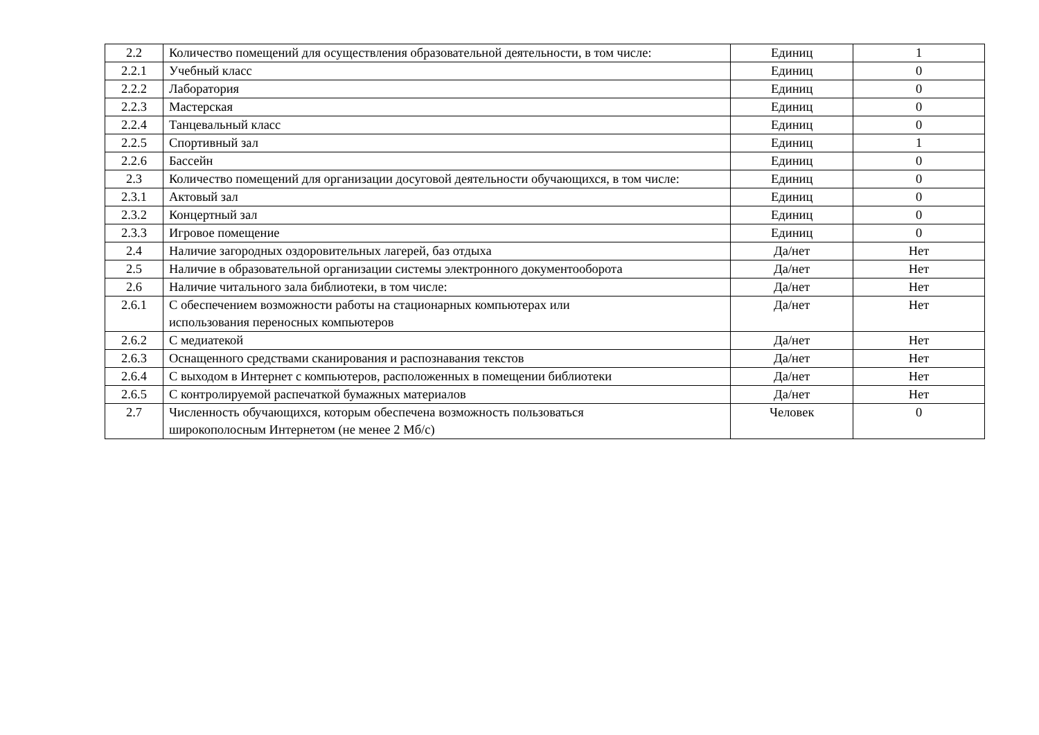| 2.2 | Количество помещений для осуществления образовательной деятельности, в том числе: | Единиц | 1 |
| 2.2.1 | Учебный класс | Единиц | 0 |
| 2.2.2 | Лаборатория | Единиц | 0 |
| 2.2.3 | Мастерская | Единиц | 0 |
| 2.2.4 | Танцевальный класс | Единиц | 0 |
| 2.2.5 | Спортивный зал | Единиц | 1 |
| 2.2.6 | Бассейн | Единиц | 0 |
| 2.3 | Количество помещений для организации досуговой деятельности обучающихся, в том числе: | Единиц | 0 |
| 2.3.1 | Актовый зал | Единиц | 0 |
| 2.3.2 | Концертный зал | Единиц | 0 |
| 2.3.3 | Игровое помещение | Единиц | 0 |
| 2.4 | Наличие загородных оздоровительных лагерей, баз отдыха | Да/нет | Нет |
| 2.5 | Наличие в образовательной организации системы электронного документооборота | Да/нет | Нет |
| 2.6 | Наличие читального зала библиотеки, в том числе: | Да/нет | Нет |
| 2.6.1 | С обеспечением возможности работы на стационарных компьютерах или использования переносных компьютеров | Да/нет | Нет |
| 2.6.2 | С медиатекой | Да/нет | Нет |
| 2.6.3 | Оснащенного средствами сканирования и распознавания текстов | Да/нет | Нет |
| 2.6.4 | С выходом в Интернет с компьютеров, расположенных в помещении библиотеки | Да/нет | Нет |
| 2.6.5 | С контролируемой распечаткой бумажных материалов | Да/нет | Нет |
| 2.7 | Численность обучающихся, которым обеспечена возможность пользоваться широкополосным Интернетом (не менее 2 Мб/с) | Человек | 0 |